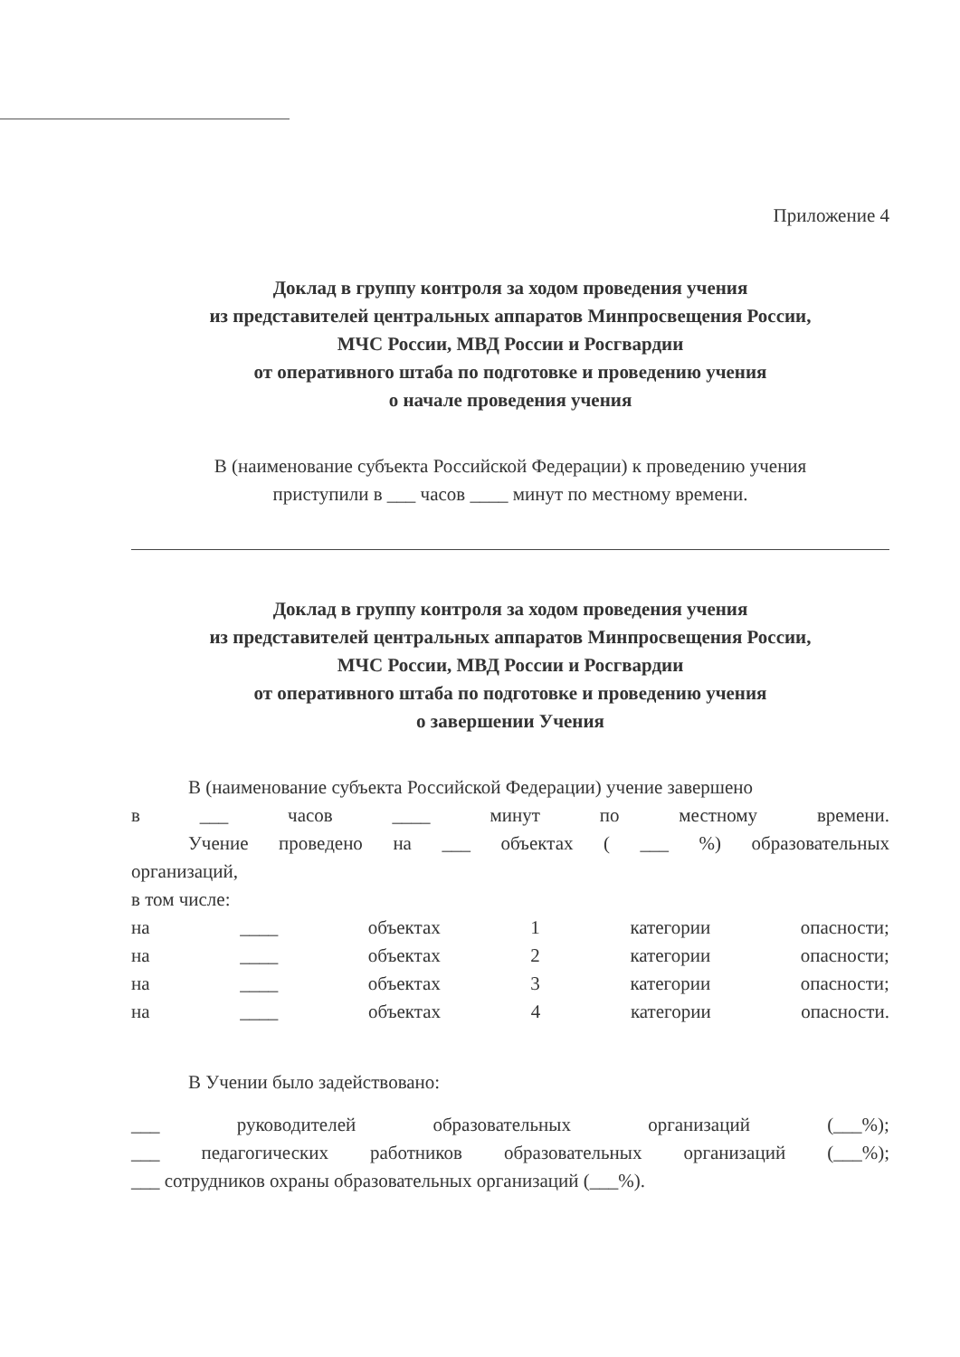Приложение 4
Доклад в группу контроля за ходом проведения учения
из представителей центральных аппаратов Минпросвещения России,
МЧС России, МВД России и Росгвардии
от оперативного штаба по подготовке и проведению учения
о начале проведения учения
В (наименование субъекта Российской Федерации) к проведению учения
приступили в ___ часов ____ минут по местному времени.
Доклад в группу контроля за ходом проведения учения
из представителей центральных аппаратов Минпросвещения России,
МЧС России, МВД России и Росгвардии
от оперативного штаба по подготовке и проведению учения
о завершении Учения
В (наименование субъекта Российской Федерации) учение завершено
в ___ часов ____ минут по местному времени.
Учение проведено на ___ объектах ( ___ %) образовательных
организаций,
в том числе:
на ____ объектах 1 категории опасности;
на ____ объектах 2 категории опасности;
на ____ объектах 3 категории опасности;
на ____ объектах 4 категории опасности.
В Учении было задействовано:
___ руководителей образовательных организаций (___%);
___ педагогических работников образовательных организаций (___%);
___ сотрудников охраны образовательных организаций (___%).